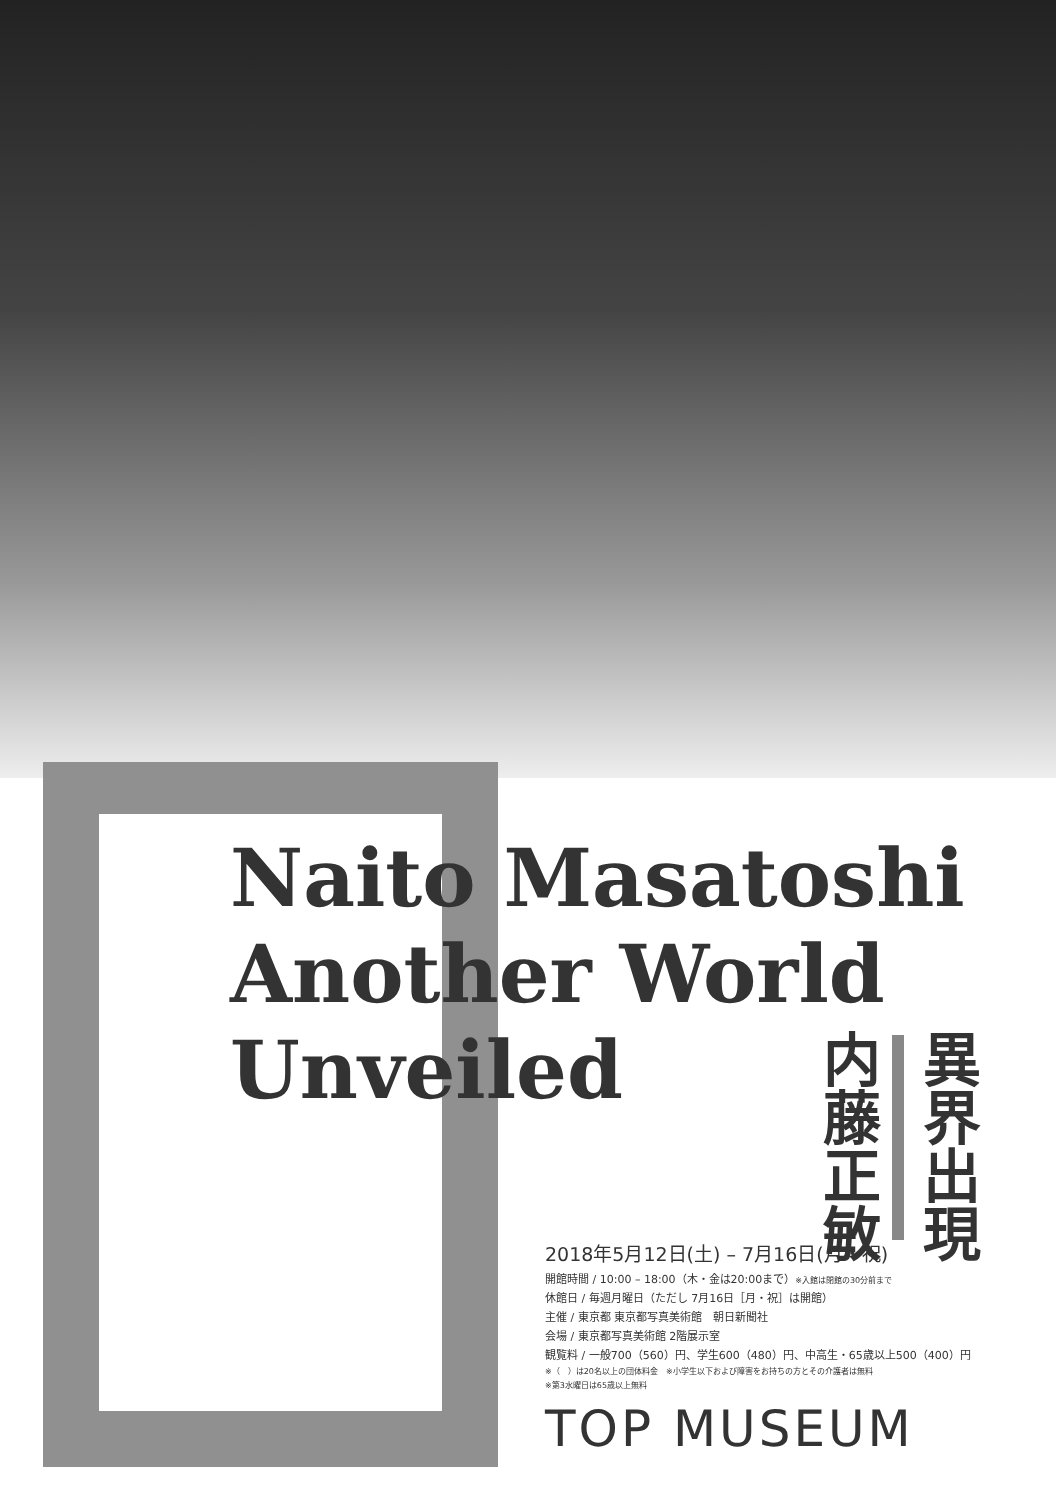Naito Masatoshi
Another World
Unveiled
異界出現
内藤正敏
2018年5月12日(土) – 7月16日(月・祝)
開館時間 / 10:00 – 18:00（木・金は20:00まで）※入館は閉館の30分前まで
休館日 / 毎週月曜日（ただし 7月16日［月・祝］は開館）
主催 / 東京都 東京都写真美術館　朝日新聞社
会場 / 東京都写真美術館 2階展示室
観覧料 / 一般700（560）円、学生600（480）円、中高生・65歳以上500（400）円
※（　）は20名以上の団体料金　※小学生以下および障害をお持ちの方とその介護者は無料
※第3水曜日は65歳以上無料
TOP MUSEUM